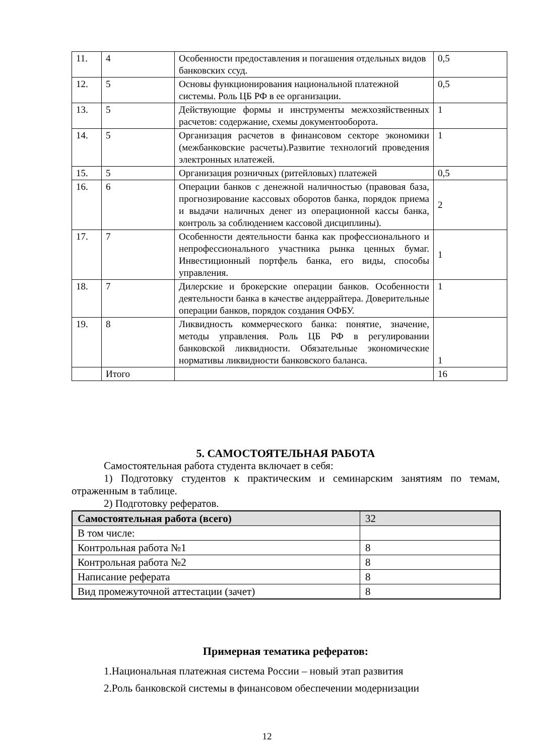| 11. | 4 | Особенности предоставления и погашения отдельных видов банковских ссуд. | 0,5 |
| 12. | 5 | Основы функционирования национальной платежной системы. Роль ЦБ РФ в ее организации. | 0,5 |
| 13. | 5 | Действующие формы и инструменты межхозяйственных расчетов: содержание, схемы документооборота. | 1 |
| 14. | 5 | Организация расчетов в финансовом секторе экономики (межбанковские расчеты).Развитие технологий проведения электронных нлатежей. | 1 |
| 15. | 5 | Организация розничных (ритейловых) платежей | 0,5 |
| 16. | 6 | Операции банков с денежной наличностью (правовая база, прогнозирование кассовых оборотов банка, порядок приема и выдачи наличных денег из операционной кассы банка, контроль за соблюдением кассовой дисциплины). | 2 |
| 17. | 7 | Особенности деятельности банка как профессионального и непрофессионального участника рынка ценных бумаг. Инвестиционный портфель банка, его виды, способы управления. | 1 |
| 18. | 7 | Дилерские и брокерские операции банков. Особенности деятельности банка в качестве андеррайтера. Доверительные операции банков, порядок создания ОФБУ. | 1 |
| 19. | 8 | Ликвидность коммерческого банка: понятие, значение, методы управления. Роль ЦБ РФ в регулировании банковской ликвидности. Обязательные экономические нормативы ликвидности банковского баланса. | 1 |
| | Итого | | 16 |
5. САМОСТОЯТЕЛЬНАЯ РАБОТА
Самостоятельная работа студента включает в себя:
1) Подготовку студентов к практическим и семинарским занятиям по темам, отраженным в таблице.
2) Подготовку рефератов.
| Самостоятельная работа (всего) | 32 |
| В том числе: | |
| Контрольная работа №1 | 8 |
| Контрольная работа №2 | 8 |
| Написание реферата | 8 |
| Вид промежуточной аттестации (зачет) | 8 |
Примерная тематика рефератов:
1.Национальная платежная система России – новый этап развития
2.Роль банковской системы в финансовом обеспечении модернизации
12